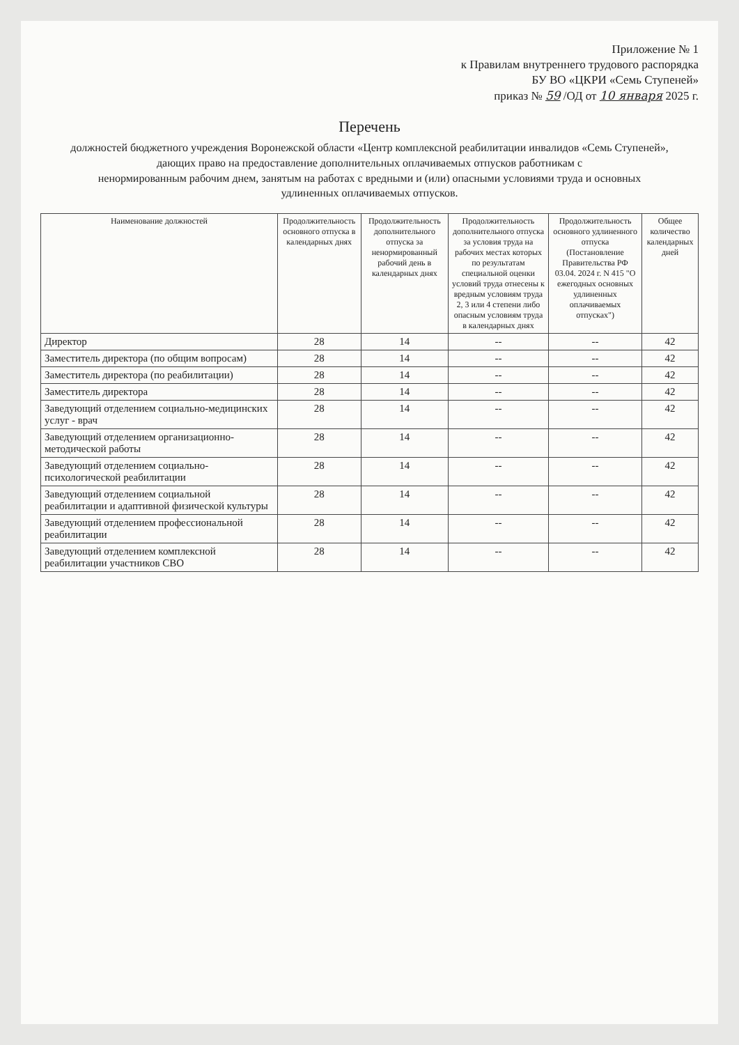Приложение № 1
к Правилам внутреннего трудового распорядка
БУ ВО «ЦКРИ «Семь Ступеней»
приказ № 59 /ОД от 10 января 2025 г.
Перечень
должностей бюджетного учреждения Воронежской области «Центр комплексной реабилитации инвалидов «Семь Ступеней»,
дающих право на предоставление дополнительных оплачиваемых отпусков работникам с
ненормированным рабочим днем, занятым на работах с вредными и (или) опасными условиями труда и основных
удлиненных оплачиваемых отпусков.
| Наименование должностей | Продолжительность основного отпуска в календарных днях | Продолжительность дополнительного отпуска за ненормированный рабочий день в календарных днях | Продолжительность дополнительного отпуска за условия труда на рабочих местах которых по результатам специальной оценки условий труда отнесены к вредным условиям труда 2, 3 или 4 степени либо опасным условиям труда в календарных днях | Продолжительность основного удлиненного отпуска (Постановление Правительства РФ 03.04. 2024 г. N 415 "О ежегодных основных удлиненных оплачиваемых отпусках") | Общее количество календарных дней |
| --- | --- | --- | --- | --- | --- |
| Директор | 28 | 14 | -- | -- | 42 |
| Заместитель директора (по общим вопросам) | 28 | 14 | -- | -- | 42 |
| Заместитель директора (по реабилитации) | 28 | 14 | -- | -- | 42 |
| Заместитель директора | 28 | 14 | -- | -- | 42 |
| Заведующий отделением социально-медицинских услуг - врач | 28 | 14 | -- | -- | 42 |
| Заведующий отделением организационно-методической работы | 28 | 14 | -- | -- | 42 |
| Заведующий отделением социально-психологической реабилитации | 28 | 14 | -- | -- | 42 |
| Заведующий отделением социальной реабилитации и адаптивной физической культуры | 28 | 14 | -- | -- | 42 |
| Заведующий отделением профессиональной реабилитации | 28 | 14 | -- | -- | 42 |
| Заведующий отделением комплексной реабилитации участников СВО | 28 | 14 | -- | -- | 42 |